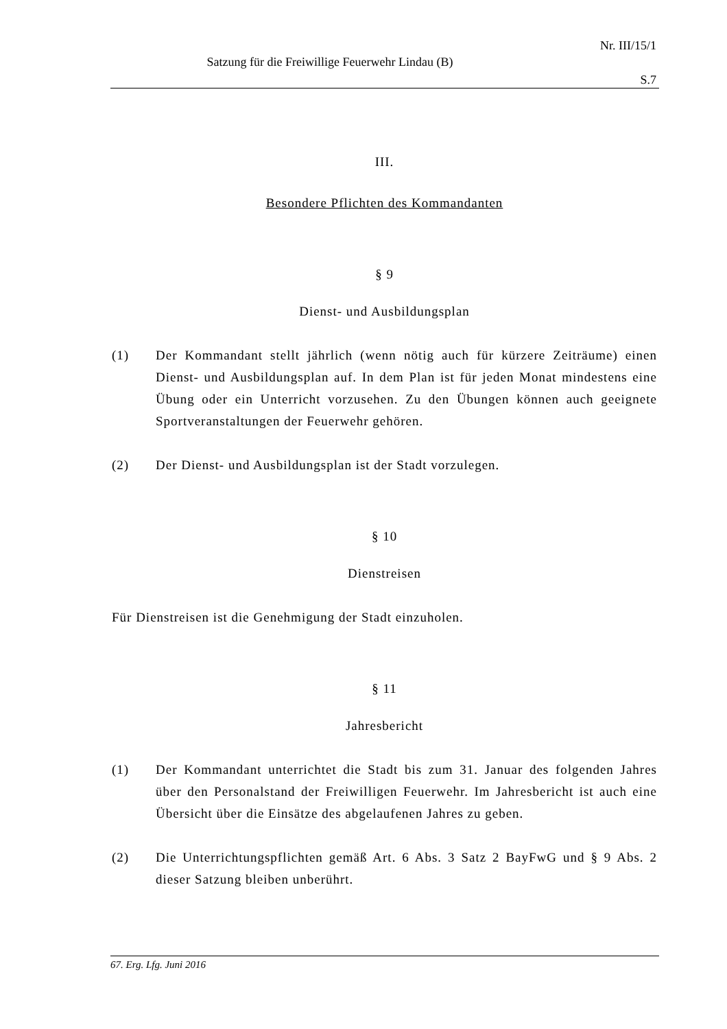Nr. III/15/1
Satzung für die Freiwillige Feuerwehr Lindau (B)
S.7
III.
Besondere Pflichten des Kommandanten
§ 9
Dienst- und Ausbildungsplan
(1) Der Kommandant stellt jährlich (wenn nötig auch für kürzere Zeiträume) einen Dienst- und Ausbildungsplan auf. In dem Plan ist für jeden Monat mindestens eine Übung oder ein Unterricht vorzusehen. Zu den Übungen können auch geeignete Sportveranstaltungen der Feuerwehr gehören.
(2) Der Dienst- und Ausbildungsplan ist der Stadt vorzulegen.
§ 10
Dienstreisen
Für Dienstreisen ist die Genehmigung der Stadt einzuholen.
§ 11
Jahresbericht
(1) Der Kommandant unterrichtet die Stadt bis zum 31. Januar des folgenden Jahres über den Personalstand der Freiwilligen Feuerwehr. Im Jahresbericht ist auch eine Übersicht über die Einsätze des abgelaufenen Jahres zu geben.
(2) Die Unterrichtungspflichten gemäß Art. 6 Abs. 3 Satz 2 BayFwG und § 9 Abs. 2 dieser Satzung bleiben unberührt.
67. Erg. Lfg. Juni 2016